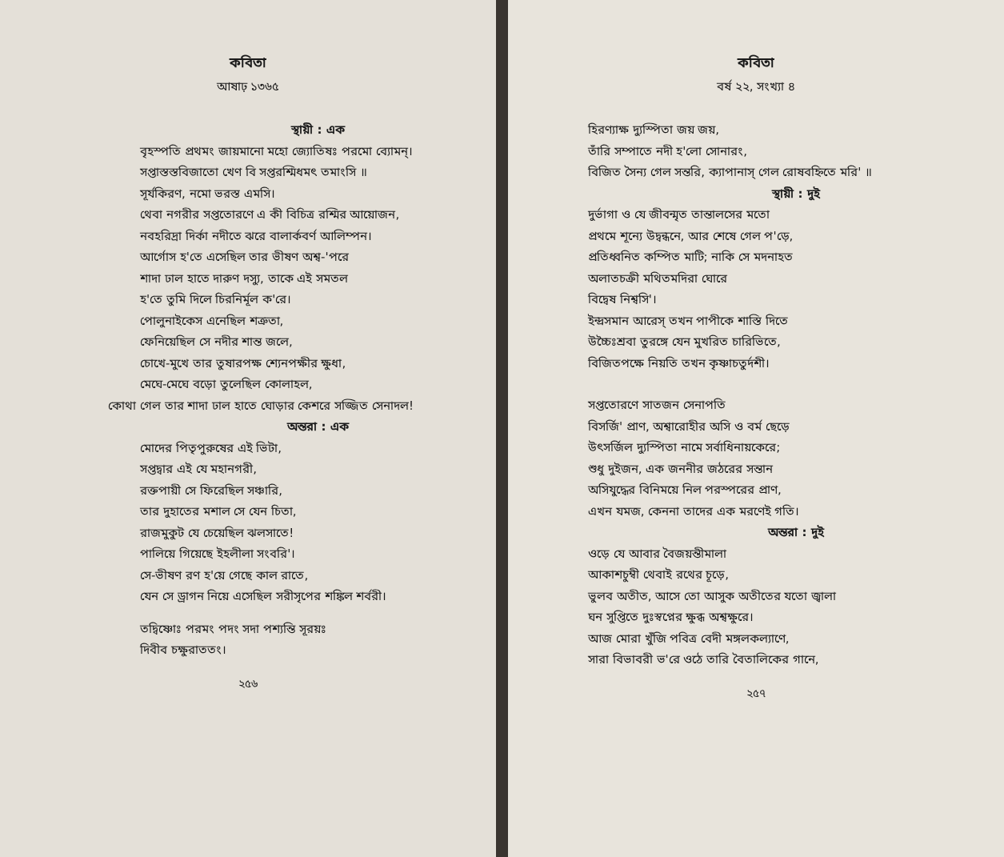কবিতা
আষাঢ় ১৩৬৫
স্থায়ী : এক
বৃহস্পতি প্রথমং জায়মানো মহো জ্যোতিষঃ পরমো ব্যোমন্‌।
সপ্তাস্তস্তবিজাতো খেণ বি সপ্তরশ্মিধমৎ তমাংসি ॥
সূর্যকিরণ, নমো ভরস্ত এমসি।
থেবা নগরীর সপ্ততোরণে এ কী বিচিত্র রশ্মির আয়োজন,
নবহরিদ্রা দির্কা নদীতে ঝরে বালার্কবর্ণ আলিম্পন।
আর্গোস হ'তে এসেছিল তার ভীষণ অশ্ব-'পরে
শাদা ঢাল হাতে দারুণ দস্যু, তাকে এই সমতল
হ'তে তুমি দিলে চিরনির্মূল ক'রে।
পোলুনাইকেস এনেছিল শত্রুতা,
ফেনিয়েছিল সে নদীর শান্ত জলে,
চোখে-মুখে তার তুষারপক্ষ শ্যেনপক্ষীর ক্ষুধা,
মেঘে-মেঘে বড়ো তুলেছিল কোলাহল,
কোথা গেল তার শাদা ঢাল হাতে ঘোড়ার কেশরে সজ্জিত সেনাদল!
অন্তরা : এক
মোদের পিতৃপুরুষের এই ভিটা,
সপ্তদ্বার এই যে মহানগরী,
রক্তপায়ী সে ফিরেছিল সঞ্চারি,
তার দুহাতের মশাল সে যেন চিতা,
রাজমুকুট যে চেয়েছিল ঝলসাতে!
পালিয়ে গিয়েছে ইহলীলা সংবরি'।
সে-ভীষণ রণ হ'য়ে গেছে কাল রাতে,
যেন সে ড্রাগন নিয়ে এসেছিল সরীসৃপের শঙ্কিল শর্বরী।
তদ্বিষ্ণোঃ পরমং পদং সদা পশ্যন্তি সূরয়ঃ
দিবীব চক্ষুরাততং।
২৫৬
কবিতা
বর্ষ ২২, সংখ্যা ৪
হিরণ্যাক্ষ দ্যুস্পিতা জয় জয়,
তাঁরি সম্পাতে নদী হ'লো সোনারং,
বিজিত সৈন্য গেল সন্তরি, ক্যাপানাস্‌ গেল রোষবহ্নিতে মরি' ॥
স্থায়ী : দুই
দুর্ভাগা ও যে জীবন্মৃত তান্তালসের মতো
প্রথমে শূন্যে উদ্বন্ধনে, আর শেষে গেল প'ড়ে,
প্রতিধ্বনিত কম্পিত মাটি; নাকি সে মদনাহত
অলাতচক্রী মথিতমদিরা ঘোরে
বিদ্বেষ নিশ্বসি'।
ইন্দ্রসমান আরেস্‌ তখন পাপীকে শাস্তি দিতে
উচ্চৈঃশ্রবা তুরঙ্গে যেন মুখরিত চারিভিতে,
বিজিতপক্ষে নিয়তি তখন কৃষ্ণাচতুর্দশী।
সপ্ততোরণে সাতজন সেনাপতি
বিসর্জি' প্রাণ, অশ্বারোহীর অসি ও বর্ম ছেড়ে
উৎসর্জিল দ্যুস্পিতা নামে সর্বাধিনায়কেরে;
শুধু দুইজন, এক জননীর জঠরের সন্তান
অসিযুদ্ধের বিনিময়ে নিল পরস্পরের প্রাণ,
এখন যমজ, কেননা তাদের এক মরণেই গতি।
অন্তরা : দুই
ওড়ে যে আবার বৈজয়ন্তীমালা
আকাশচুম্বী থেবাই রথের চূড়ে,
ভুলব অতীত, আসে তো আসুক অতীতের যতো জ্বালা
ঘন সুপ্তিতে দুঃস্বপ্নের ক্ষুব্ধ অশ্বক্ষুরে।
আজ মোরা খুঁজি পবিত্র বেদী মঙ্গলকল্যাণে,
সারা বিভাবরী ভ'রে ওঠে তারি বৈতালিকের গানে,
২৫৭